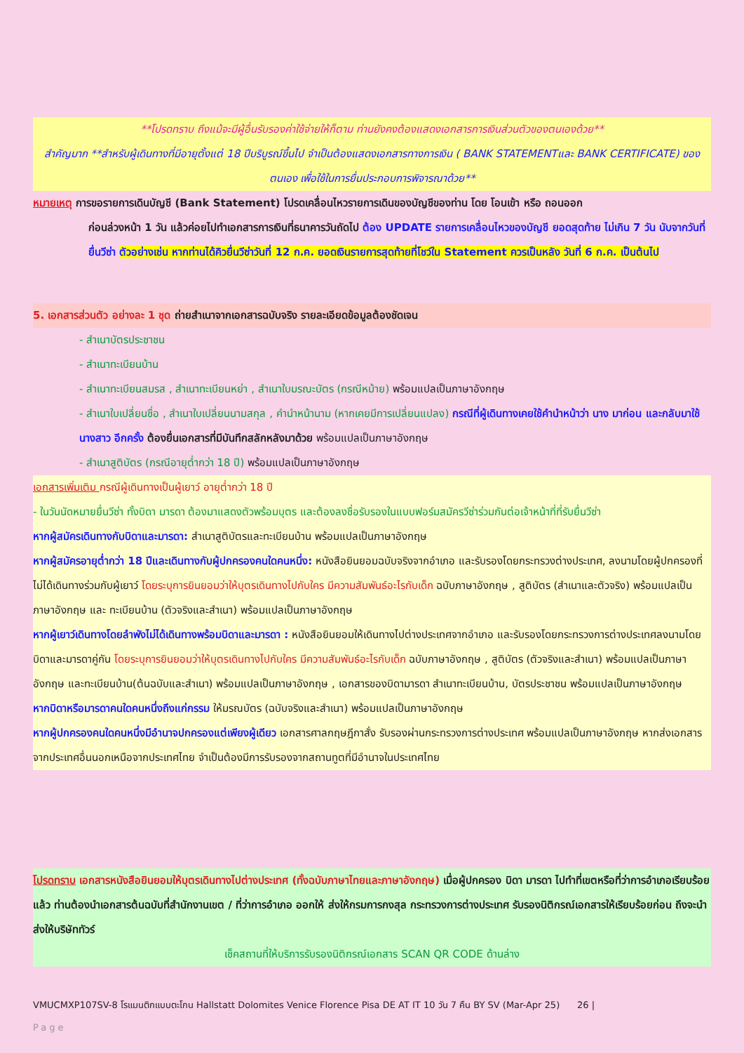**โปรดทราบ ถึงแม้จะมีผู้อื่นรับรองค่าใช้จ่ายให้ก็ตาม ท่านยังคงต้องแสดงเอกสารการเงินส่วนตัวของตนเองด้วย**
สำคัญมาก **สำหรับผู้เดินทางที่มีอายุตั้งแต่ 18 ปีบริบูรณ์ขึ้นไป จำเป็นต้องแสดงเอกสารทางการเงิน ( BANK STATEMENTและ BANK CERTIFICATE) ของตนเอง เพื่อใช้ในการยื่นประกอบการพิจารณาด้วย**
หมายเหตุ การขอรายการเดินบัญชี (Bank Statement) โปรดเคลื่อนไหวรายการเดินของบัญชีของท่าน โดย โอนเข้า หรือ ถอนออก
ก่อนล่วงหน้า 1 วัน แล้วค่อยไปทำเอกสารการเงินที่ธนาคารวันถัดไป ต้อง UPDATE รายการเคลื่อนไหวของบัญชี ยอดสุดท้าย ไม่เกิน 7 วัน นับจากวันที่ยื่นวีซ่า ตัวอย่างเช่น หากท่านได้คิวยื่นวีซ่าวันที่ 12 ก.ค. ยอดเงินรายการสุดท้ายที่โชว์ใน Statement ควรเป็นหลัง วันที่ 6 ก.ค. เป็นต้นไป
5. เอกสารส่วนตัว อย่างละ 1 ชุด ถ่ายสำเนาจากเอกสารฉบับจริง รายละเอียดข้อมูลต้องชัดเจน
- สำเนาบัตรประชาชน
- สำเนาทะเบียนบ้าน
- สำเนาทะเบียนสมรส , สำเนาทะเบียนหย่า , สำเนาใบมรณะบัตร (กรณีหม้าย) พร้อมแปลเป็นภาษาอังกฤษ
- สำเนาใบเปลี่ยนชื่อ , สำเนาใบเปลี่ยนนามสกุล , คำนำหน้านาม (หากเคยมีการเปลี่ยนแปลง) กรณีที่ผู้เดินทางเคยใช้คำนำหน้าว่า นาง มาก่อน และกลับมาใช้ นางสาว อีกครั้ง ต้องยื่นเอกสารที่มีบันทึกสลักหลังมาด้วย พร้อมแปลเป็นภาษาอังกฤษ
- สำเนาสูติบัตร (กรณีอายุต่ำกว่า 18 ปี) พร้อมแปลเป็นภาษาอังกฤษ
เอกสารเพิ่มเติม กรณีผู้เดินทางเป็นผู้เยาว์ อายุต่ำกว่า 18 ปี
- ในวันนัดหมายยื่นวีซ่า ทั้งบิดา มารดา ต้องมาแสดงตัวพร้อมบุตร และต้องลงชื่อรับรองในแบบฟอร์มสมัครวีซ่าร่วมกันต่อเจ้าหน้าที่ที่รับยื่นวีซ่า
หากผู้สมัครเดินทางกับบิดาและมารดา: สำเนาสูติบัตรและทะเบียนบ้าน พร้อมแปลเป็นภาษาอังกฤษ
หากผู้สมัครอายุต่ำกว่า 18 ปีและเดินทางกับผู้ปกครองคนใดคนหนึ่ง: หนังสือยินยอมฉบับจริงจากอำเภอ และรับรองโดยกระทรวงต่างประเทศ, ลงนามโดยผู้ปกครองที่ไม่ได้เดินทางร่วมกับผู้เยาว์ โดยระบุการยินยอมว่าให้บุตรเดินทางไปกับใคร มีความสัมพันธ์อะไรกับเด็ก ฉบับภาษาอังกฤษ , สูติบัตร (สำเนาและตัวจริง) พร้อมแปลเป็นภาษาอังกฤษ และ ทะเบียนบ้าน (ตัวจริงและสำเนา) พร้อมแปลเป็นภาษาอังกฤษ
หากผู้เยาว์เดินทางโดยลำพังไม่ได้เดินทางพร้อมบิดาและมารดา : หนังสือยินยอมให้เดินทางไปต่างประเทศจากอำเภอ และรับรองโดยกระทรวงการต่างประเทศลงนามโดยบิดาและมารดาคู่กัน โดยระบุการยินยอมว่าให้บุตรเดินทางไปกับใคร มีความสัมพันธ์อะไรกับเด็ก ฉบับภาษาอังกฤษ , สูติบัตร (ตัวจริงและสำเนา) พร้อมแปลเป็นภาษาอังกฤษ และทะเบียนบ้าน(ต้นฉบับและสำเนา) พร้อมแปลเป็นภาษาอังกฤษ , เอกสารของบิดามารดา สำเนาทะเบียนบ้าน, บัตรประชาชน พร้อมแปลเป็นภาษาอังกฤษ
หากบิดาหรือมารดาคนใดคนหนึ่งถึงแก่กรรม ให้มรณบัตร (ฉบับจริงและสำเนา) พร้อมแปลเป็นภาษาอังกฤษ
หากผู้ปกครองคนใดคนหนึ่งมีอำนาจปกครองแต่เพียงผู้เดียว เอกสารศาลกฤษฎีกาสั่ง รับรองผ่านกระทรวงการต่างประเทศ พร้อมแปลเป็นภาษาอังกฤษ หากส่งเอกสารจากประเทศอื่นนอกเหนือจากประเทศไทย จำเป็นต้องมีการรับรองจากสถานทูตที่มีอำนาจในประเทศไทย
โปรดทราบ เอกสารหนังสือยินยอมให้บุตรเดินทางไปต่างประเทศ (ทั้งฉบับภาษาไทยและภาษาอังกฤษ) เมื่อผู้ปกครอง บิดา มารดา ไปทำที่เขตหรือที่ว่าการอำเภอเรียบร้อยแล้ว ท่านต้องนำเอกสารต้นฉบับที่สำนักงานเขต / ที่ว่าการอำเภอ ออกให้ ส่งให้กรมการกงสุล กระทรวงการต่างประเทศ รับรองนิติกรณ์เอกสารให้เรียบร้อยก่อน ถึงจะนำส่งให้บริษัททัวร์
เช็คสถานที่ให้บริการรับรองนิติกรณ์เอกสาร SCAN QR CODE ด้านล่าง
VMUCMXP107SV-8 โรแมนติกแบบตะโกน Hallstatt Dolomites Venice Florence Pisa DE AT IT 10 วัน 7 คืน BY SV (Mar-Apr 25) 26 |
Page